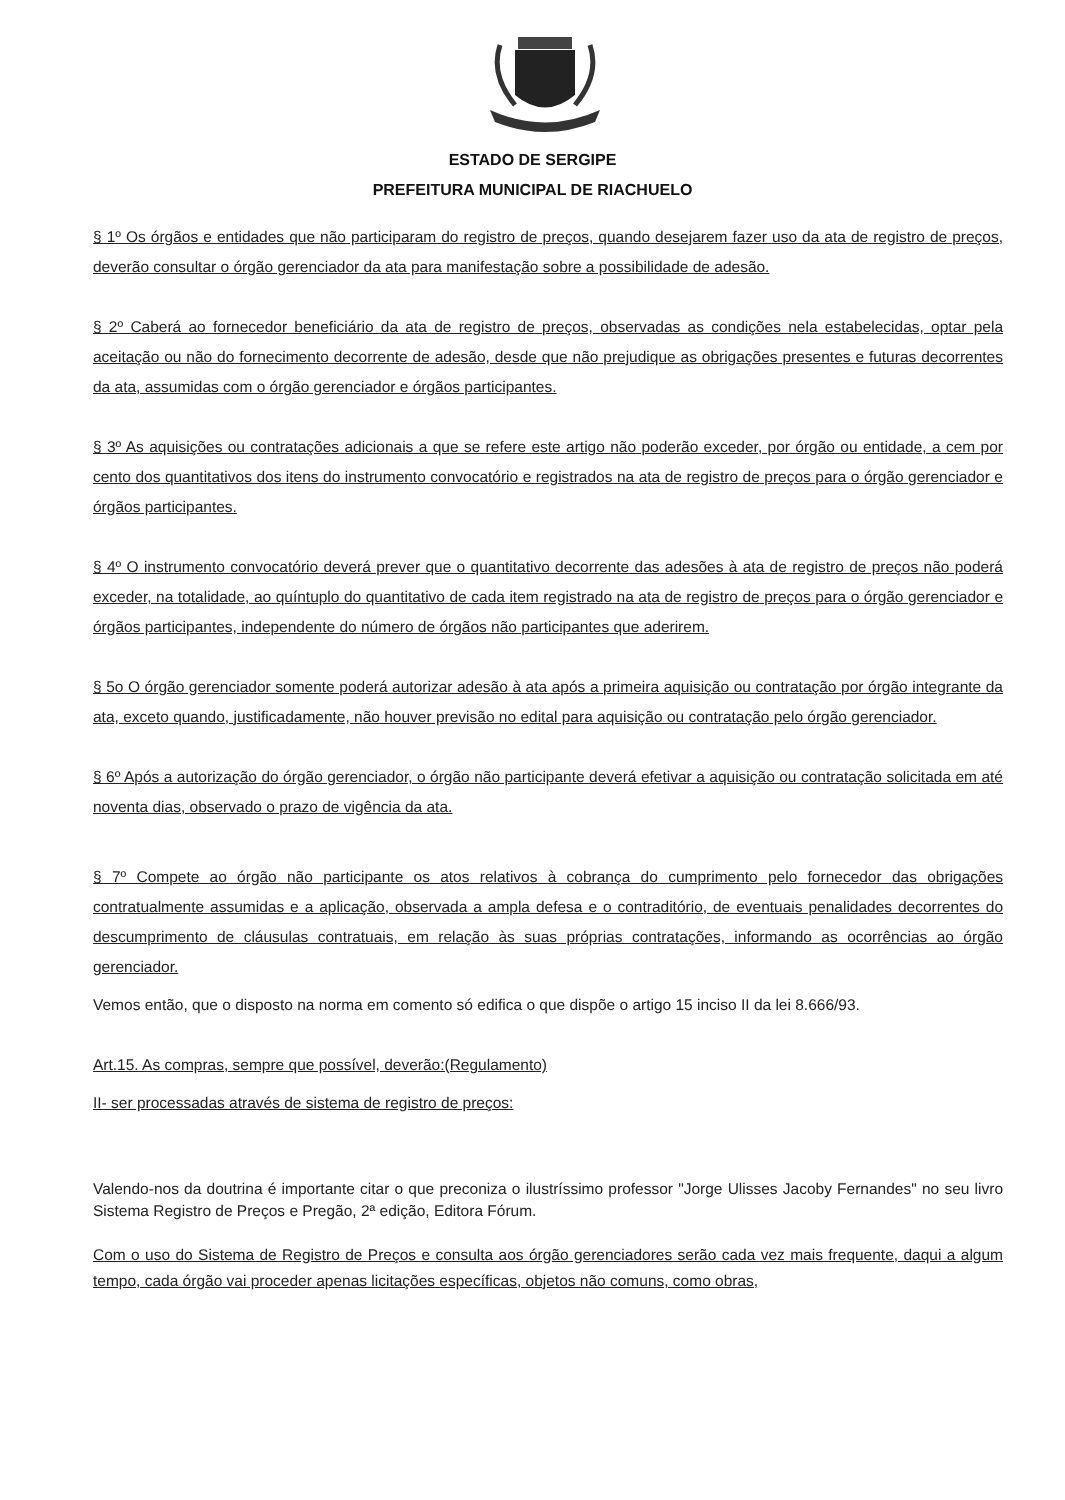ESTADO DE SERGIPE
PREFEITURA MUNICIPAL DE RIACHUELO
§ 1º Os órgãos e entidades que não participaram do registro de preços, quando desejarem fazer uso da ata de registro de preços, deverão consultar o órgão gerenciador da ata para manifestação sobre a possibilidade de adesão.
§ 2º Caberá ao fornecedor beneficiário da ata de registro de preços, observadas as condições nela estabelecidas, optar pela aceitação ou não do fornecimento decorrente de adesão, desde que não prejudique as obrigações presentes e futuras decorrentes da ata, assumidas com o órgão gerenciador e órgãos participantes.
§ 3º As aquisições ou contratações adicionais a que se refere este artigo não poderão exceder, por órgão ou entidade, a cem por cento dos quantitativos dos itens do instrumento convocatório e registrados na ata de registro de preços para o órgão gerenciador e órgãos participantes.
§ 4º O instrumento convocatório deverá prever que o quantitativo decorrente das adesões à ata de registro de preços não poderá exceder, na totalidade, ao quíntuplo do quantitativo de cada item registrado na ata de registro de preços para o órgão gerenciador e órgãos participantes, independente do número de órgãos não participantes que aderirem.
§ 5o O órgão gerenciador somente poderá autorizar adesão à ata após a primeira aquisição ou contratação por órgão integrante da ata, exceto quando, justificadamente, não houver previsão no edital para aquisição ou contratação pelo órgão gerenciador.
§ 6º Após a autorização do órgão gerenciador, o órgão não participante deverá efetivar a aquisição ou contratação solicitada em até noventa dias, observado o prazo de vigência da ata.
§ 7º Compete ao órgão não participante os atos relativos à cobrança do cumprimento pelo fornecedor das obrigações contratualmente assumidas e a aplicação, observada a ampla defesa e o contraditório, de eventuais penalidades decorrentes do descumprimento de cláusulas contratuais, em relação às suas próprias contratações, informando as ocorrências ao órgão gerenciador.
Vemos então, que o disposto na norma em comento só edifica o que dispõe o artigo 15 inciso II da lei 8.666/93.
Art.15. As compras, sempre que possível, deverão:(Regulamento)
II- ser processadas através de sistema de registro de preços:
Valendo-nos da doutrina é importante citar o que preconiza o ilustríssimo professor "Jorge Ulisses Jacoby Fernandes" no seu livro Sistema Registro de Preços e Pregão, 2ª edição, Editora Fórum.
Com o uso do Sistema de Registro de Preços e consulta aos órgão gerenciadores serão cada vez mais frequente, daqui a algum tempo, cada órgão vai proceder apenas licitações específicas, objetos não comuns, como obras,